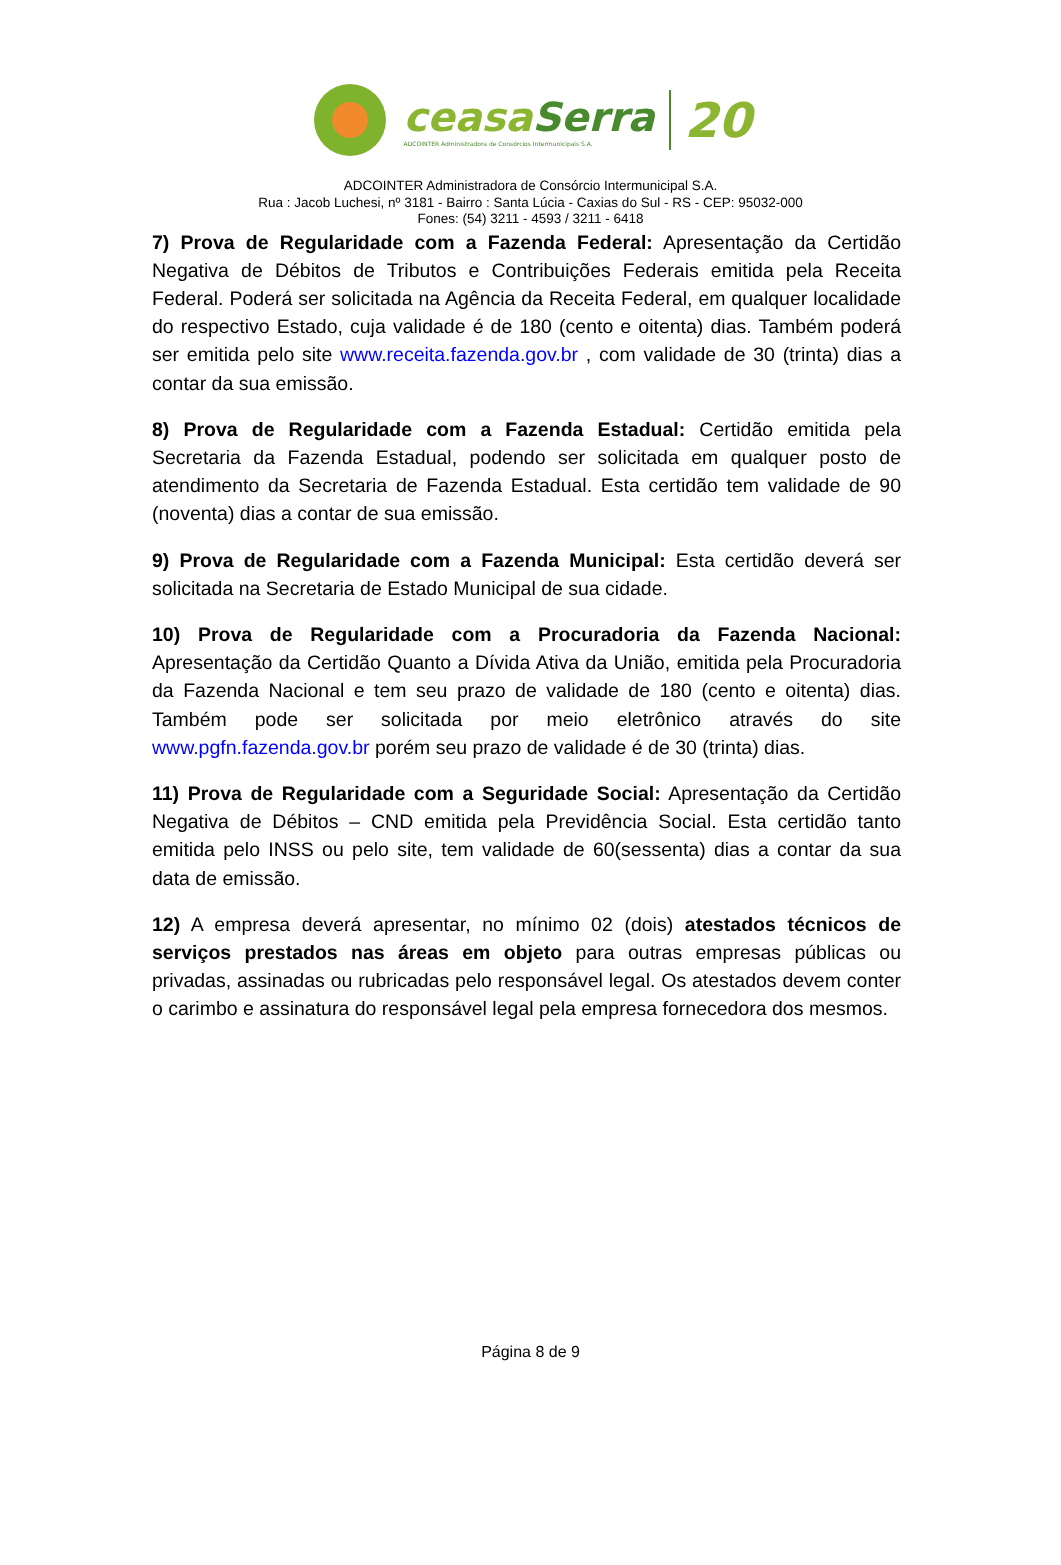ceasaSerra
ADCOINTER Administradora de Consórcios Intermunicipais S.A.
20
ADCOINTER Administradora de Consórcio Intermunicipal S.A.
Rua : Jacob Luchesi, nº 3181 - Bairro : Santa Lúcia - Caxias do Sul - RS - CEP: 95032-000
Fones: (54) 3211 - 4593 / 3211 - 6418
7) Prova de Regularidade com a Fazenda Federal: Apresentação da Certidão Negativa de Débitos de Tributos e Contribuições Federais emitida pela Receita Federal. Poderá ser solicitada na Agência da Receita Federal, em qualquer localidade do respectivo Estado, cuja validade é de 180 (cento e oitenta) dias. Também poderá ser emitida pelo site www.receita.fazenda.gov.br , com validade de 30 (trinta) dias a contar da sua emissão.
8) Prova de Regularidade com a Fazenda Estadual: Certidão emitida pela Secretaria da Fazenda Estadual, podendo ser solicitada em qualquer posto de atendimento da Secretaria de Fazenda Estadual. Esta certidão tem validade de 90 (noventa) dias a contar de sua emissão.
9) Prova de Regularidade com a Fazenda Municipal: Esta certidão deverá ser solicitada na Secretaria de Estado Municipal de sua cidade.
10) Prova de Regularidade com a Procuradoria da Fazenda Nacional: Apresentação da Certidão Quanto a Dívida Ativa da União, emitida pela Procuradoria da Fazenda Nacional e tem seu prazo de validade de 180 (cento e oitenta) dias. Também pode ser solicitada por meio eletrônico através do site www.pgfn.fazenda.gov.br porém seu prazo de validade é de 30 (trinta) dias.
11) Prova de Regularidade com a Seguridade Social: Apresentação da Certidão Negativa de Débitos – CND emitida pela Previdência Social. Esta certidão tanto emitida pelo INSS ou pelo site, tem validade de 60(sessenta) dias a contar da sua data de emissão.
12) A empresa deverá apresentar, no mínimo 02 (dois) atestados técnicos de serviços prestados nas áreas em objeto para outras empresas públicas ou privadas, assinadas ou rubricadas pelo responsável legal. Os atestados devem conter o carimbo e assinatura do responsável legal pela empresa fornecedora dos mesmos.
Página 8 de 9